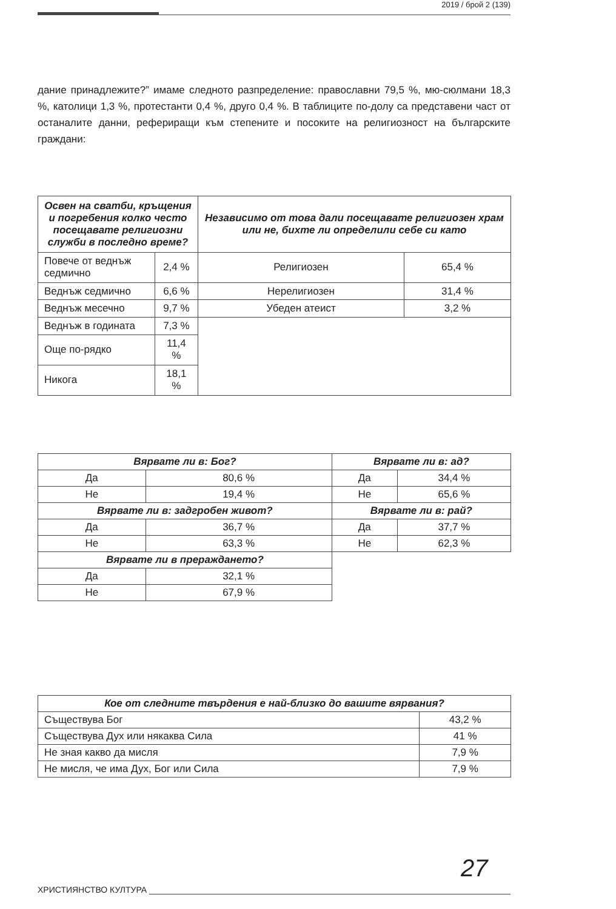2019 / брой 2 (139)
дание принадлежите?” имаме следното разпределение: православни 79,5 %, мю-сюлмани 18,3 %, католици 1,3 %, протестанти 0,4 %, друго 0,4 %. В таблиците по-долу са представени част от останалите данни, рефериращи към степените и посоките на религиозност на българските граждани:
| Освен на сватби, кръщения и погребения колко често посещавате религиозни служби в последно време? | | Независимо от това дали посещавате религиозен храм или не, бихте ли определили себе си като | |
| --- | --- | --- | --- |
| Повече от веднъж седмично | 2,4 % | Религиозен | 65,4 % |
| Веднъж седмично | 6,6 % | Нерелигиозен | 31,4 % |
| Веднъж месечно | 9,7 % | Убеден атеист | 3,2 % |
| Веднъж в годината | 7,3 % | | |
| Още по-рядко | 11,4 % | | |
| Никога | 18,1 % | | |
| Вярвате ли в: Бог? | | Вярвате ли в: ад? | |
| --- | --- | --- | --- |
| Да | 80,6 % | Да | 34,4 % |
| Не | 19,4 % | Не | 65,6 % |
| Вярвате ли в: задгробен живот? | | Вярвате ли в: рай? | |
| Да | 36,7 % | Да | 37,7 % |
| Не | 63,3 % | Не | 62,3 % |
| Вярвате ли в прераждането? | | | |
| Да | 32,1 % | | |
| Не | 67,9 % | | |
| Кое от следните твърдения е най-близко до вашите вярвания? | |
| --- | --- |
| Съществува Бог | 43,2 % |
| Съществува Дух или някаква Сила | 41 % |
| Не зная какво да мисля | 7,9 % |
| Не мисля, че има Дух, Бог или Сила | 7,9 % |
27
ХРИСТИЯНСТВО КУЛТУРА